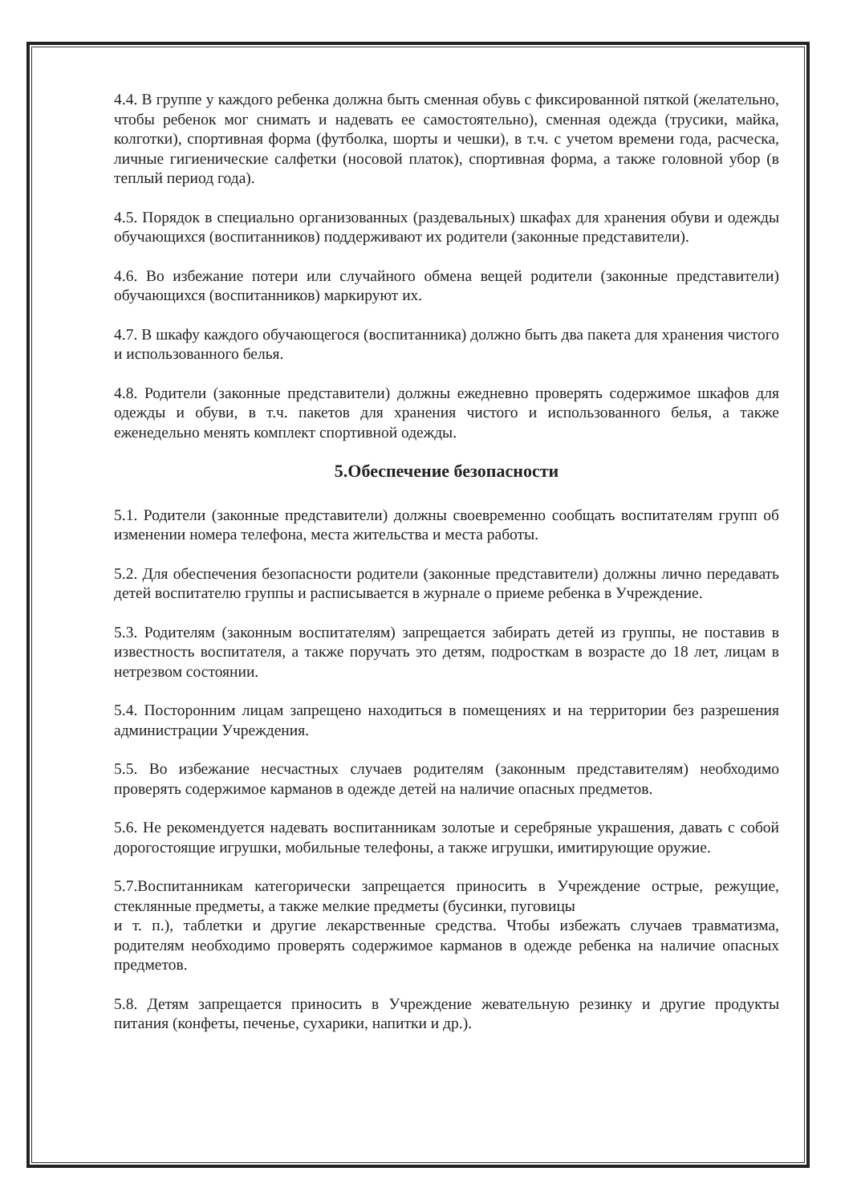4.4. В группе у каждого ребенка должна быть сменная обувь с фиксированной пяткой (желательно, чтобы ребенок мог снимать и надевать ее самостоятельно), сменная одежда (трусики, майка, колготки), спортивная форма (футболка, шорты и чешки), в т.ч. с учетом времени года, расческа, личные гигиенические салфетки (носовой платок), спортивная форма, а также головной убор (в теплый период года).
4.5. Порядок в специально организованных (раздевальных) шкафах для хранения обуви и одежды обучающихся (воспитанников) поддерживают их родители (законные представители).
4.6. Во избежание потери или случайного обмена вещей родители (законные представители) обучающихся (воспитанников) маркируют их.
4.7. В шкафу каждого обучающегося (воспитанника) должно быть два пакета для хранения чистого и использованного белья.
4.8. Родители (законные представители) должны ежедневно проверять содержимое шкафов для одежды и обуви, в т.ч. пакетов для хранения чистого и использованного белья, а также еженедельно менять комплект спортивной одежды.
5.Обеспечение безопасности
5.1. Родители (законные представители) должны своевременно сообщать воспитателям групп об изменении номера телефона, места жительства и места работы.
5.2. Для обеспечения безопасности родители (законные представители) должны лично передавать детей воспитателю группы и расписывается в журнале о приеме ребенка в Учреждение.
5.3. Родителям (законным воспитателям) запрещается забирать детей из группы, не поставив в известность воспитателя, а также поручать это детям, подросткам в возрасте до 18 лет, лицам в нетрезвом состоянии.
5.4. Посторонним лицам запрещено находиться в помещениях и на территории без разрешения администрации Учреждения.
5.5. Во избежание несчастных случаев родителям (законным представителям) необходимо проверять содержимое карманов в одежде детей на наличие опасных предметов.
5.6. Не рекомендуется надевать воспитанникам золотые и серебряные украшения, давать с собой дорогостоящие игрушки, мобильные телефоны, а также игрушки, имитирующие оружие.
5.7.Воспитанникам категорически запрещается приносить в Учреждение острые, режущие, стеклянные предметы, а также мелкие предметы (бусинки, пуговицы
и т. п.), таблетки и другие лекарственные средства. Чтобы избежать случаев травматизма, родителям необходимо проверять содержимое карманов в одежде ребенка на наличие опасных предметов.
5.8. Детям запрещается приносить в Учреждение жевательную резинку и другие продукты питания (конфеты, печенье, сухарики, напитки и др.).